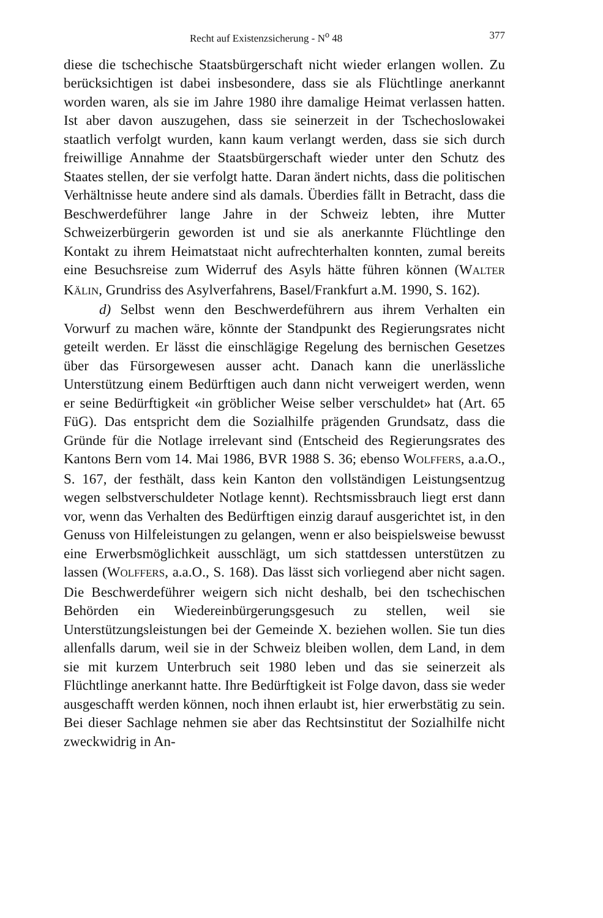Recht auf Existenzsicherung - N<sup>o</sup> 48 377
diese die tschechische Staatsbürgerschaft nicht wieder erlangen wollen. Zu berücksichtigen ist dabei insbesondere, dass sie als Flüchtlinge anerkannt worden waren, als sie im Jahre 1980 ihre damalige Heimat verlassen hatten. Ist aber davon auszugehen, dass sie seinerzeit in der Tschechoslowakei staatlich verfolgt wurden, kann kaum verlangt werden, dass sie sich durch freiwillige Annahme der Staatsbürgerschaft wieder unter den Schutz des Staates stellen, der sie verfolgt hatte. Daran ändert nichts, dass die politischen Verhältnisse heute andere sind als damals. Überdies fällt in Betracht, dass die Beschwerdeführer lange Jahre in der Schweiz lebten, ihre Mutter Schweizerbürgerin geworden ist und sie als anerkannte Flüchtlinge den Kontakt zu ihrem Heimatstaat nicht aufrechterhalten konnten, zumal bereits eine Besuchsreise zum Widerruf des Asyls hätte führen können (WALTER KÄLIN, Grundriss des Asylverfahrens, Basel/Frankfurt a.M. 1990, S. 162).
d) Selbst wenn den Beschwerdeführern aus ihrem Verhalten ein Vorwurf zu machen wäre, könnte der Standpunkt des Regierungsrates nicht geteilt werden. Er lässt die einschlägige Regelung des bernischen Gesetzes über das Fürsorgewesen ausser acht. Danach kann die unerlässliche Unterstützung einem Bedürftigen auch dann nicht verweigert werden, wenn er seine Bedürftigkeit «in gröblicher Weise selber verschuldet» hat (Art. 65 FüG). Das entspricht dem die Sozialhilfe prägenden Grundsatz, dass die Gründe für die Notlage irrelevant sind (Entscheid des Regierungsrates des Kantons Bern vom 14. Mai 1986, BVR 1988 S. 36; ebenso WOLFFERS, a.a.O., S. 167, der festhält, dass kein Kanton den vollständigen Leistungsentzug wegen selbstverschuldeter Notlage kennt). Rechtsmissbrauch liegt erst dann vor, wenn das Verhalten des Bedürftigen einzig darauf ausgerichtet ist, in den Genuss von Hilfeleistungen zu gelangen, wenn er also beispielsweise bewusst eine Erwerbsmöglichkeit ausschlägt, um sich stattdessen unterstützen zu lassen (WOLFFERS, a.a.O., S. 168). Das lässt sich vorliegend aber nicht sagen. Die Beschwerdeführer weigern sich nicht deshalb, bei den tschechischen Behörden ein Wiedereinbürgerungsgesuch zu stellen, weil sie Unterstützungsleistungen bei der Gemeinde X. beziehen wollen. Sie tun dies allenfalls darum, weil sie in der Schweiz bleiben wollen, dem Land, in dem sie mit kurzem Unterbruch seit 1980 leben und das sie seinerzeit als Flüchtlinge anerkannt hatte. Ihre Bedürftigkeit ist Folge davon, dass sie weder ausgeschafft werden können, noch ihnen erlaubt ist, hier erwerbstätig zu sein. Bei dieser Sachlage nehmen sie aber das Rechtsinstitut der Sozialhilfe nicht zweckwidrig in An-